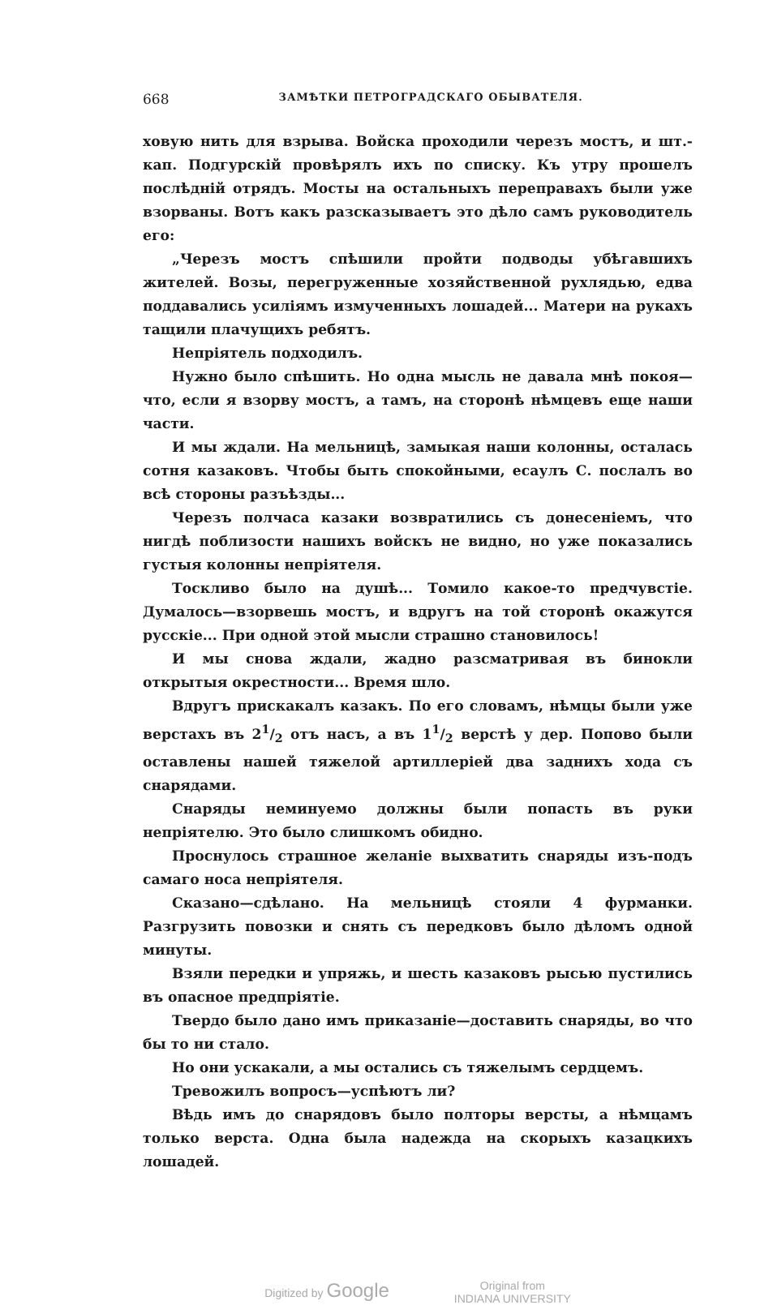668 ЗАМѢТКИ ПЕТРОГРАДСКАГО ОБЫВАТЕЛЯ.
ховую нить для взрыва. Войска проходили черезъ мостъ, и шт.-кап. Подгурскій провѣрялъ ихъ по списку. Къ утру прошелъ послѣдній отрядъ. Мосты на остальныхъ переправахъ были уже взорваны. Вотъ какъ разсказываетъ это дѣло самъ руководитель его:
„Черезъ мостъ спѣшили пройти подводы убѣгавшихъ жителей. Возы, перегруженные хозяйственной рухлядью, едва поддавались усиліямъ измученныхъ лошадей... Матери на рукахъ тащили плачущихъ ребятъ.
Непріятель подходилъ.
Нужно было спѣшить. Но одна мысль не давала мнѣ покоя—что, если я взорву мостъ, а тамъ, на сторонѣ нѣмцевъ еще наши части.
И мы ждали. На мельницѣ, замыкая наши колонны, осталась сотня казаковъ. Чтобы быть спокойными, есаулъ С. послалъ во всѣ стороны разъѣзды...
Черезъ полчаса казаки возвратились съ донесеніемъ, что нигдѣ поблизости нашихъ войскъ не видно, но уже показались густыя колонны непріятеля.
Тоскливо было на душѣ... Томило какое-то предчувстіе. Думалось—взорвешь мостъ, и вдругъ на той сторонѣ окажутся русскіе... При одной этой мысли страшно становилось!
И мы снова ждали, жадно разсматривая въ бинокли открытыя окрестности... Время шло.
Вдругъ прискакалъ казакъ. По его словамъ, нѣмцы были уже верстахъ въ 21/2 отъ насъ, а въ 11/2 верстѣ у дер. Попово были оставлены нашей тяжелой артиллеріей два заднихъ хода съ снарядами.
Снаряды неминуемо должны были попасть въ руки непріятелю. Это было слишкомъ обидно.
Проснулось страшное желаніе выхватить снаряды изъ-подъ самаго носа непріятеля.
Сказано—сдѣлано. На мельницѣ стояли 4 фурманки. Разгрузить повозки и снять съ передковъ было дѣломъ одной минуты.
Взяли передки и упряжь, и шесть казаковъ рысью пустились въ опасное предпріятіе.
Твердо было дано имъ приказаніе—доставить снаряды, во что бы то ни стало.
Но они ускакали, а мы остались съ тяжелымъ сердцемъ.
Тревожилъ вопросъ—успѣютъ ли?
Вѣдь имъ до снарядовъ было полторы версты, а нѣмцамъ только верста. Одна была надежда на скорыхъ казацкихъ лошадей.
Digitized by Google Original from
INDIANA UNIVERSITY